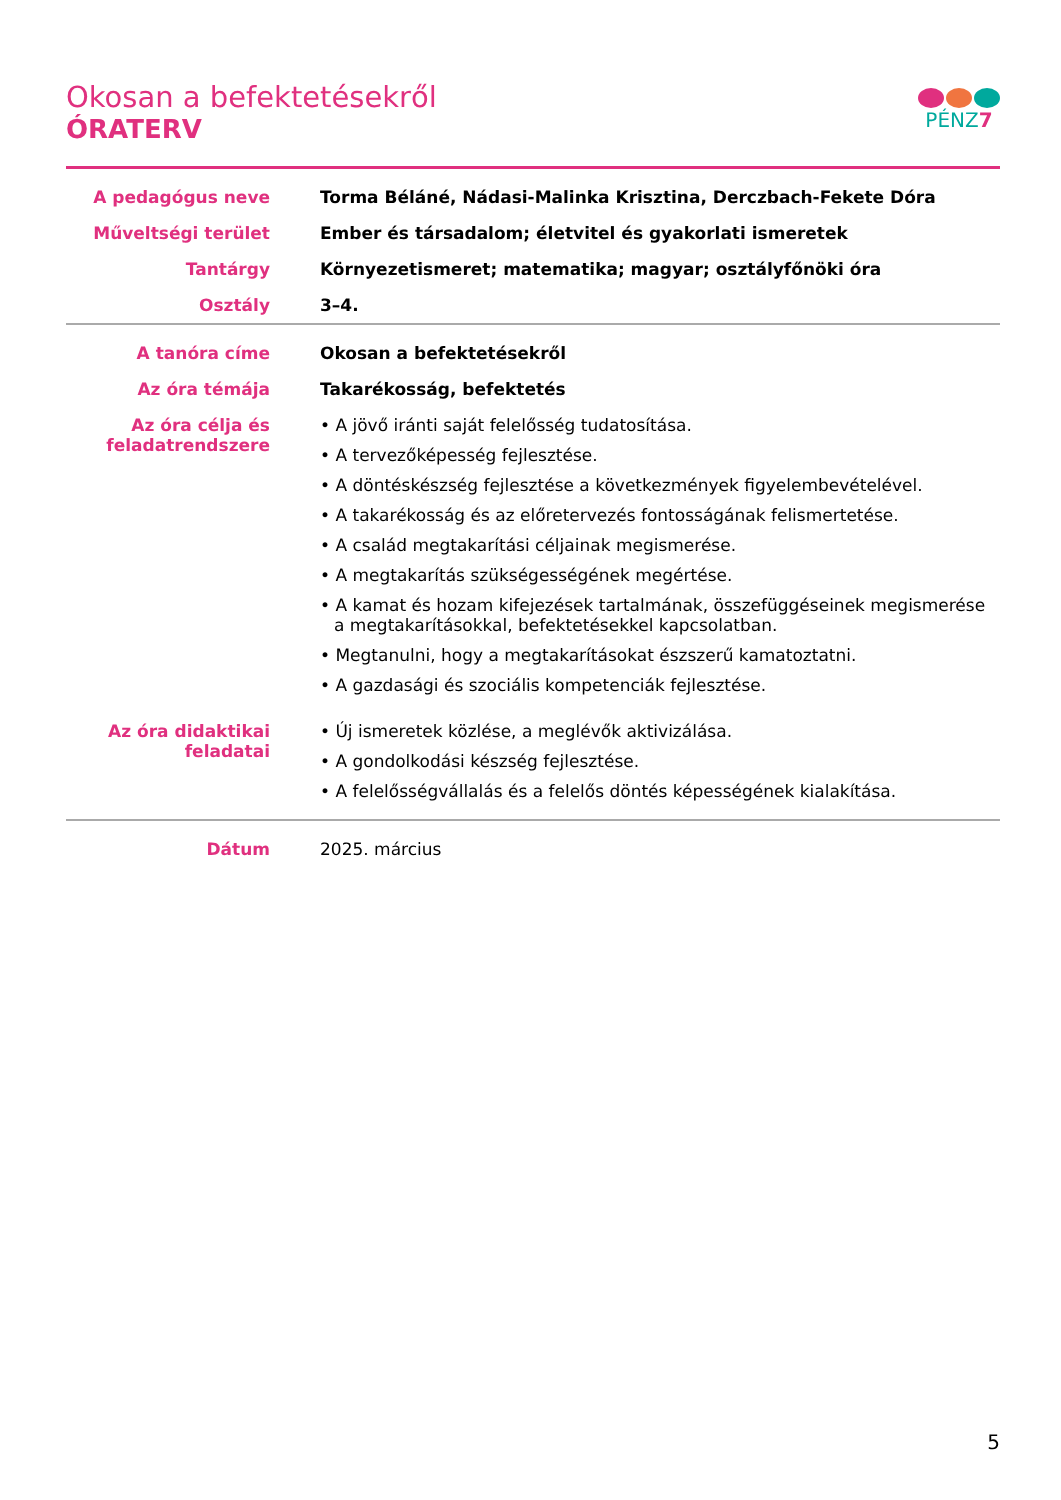PÉNZ7
Okosan a befektetésekről
ÓRATERV
| A pedagógus neve | Torma Béláné, Nádasi-Malinka Krisztina, Derczbach-Fekete Dóra |
| Műveltségi terület | Ember és társadalom; életvitel és gyakorlati ismeretek |
| Tantárgy | Környezetismeret; matematika; magyar; osztályfőnöki óra |
| Osztály | 3–4. |
| A tanóra címe | Okosan a befektetésekről |
| Az óra témája | Takarékosság, befektetés |
| Az óra célja és feladatrendszere | • A jövő iránti saját felelősség tudatosítása. • A tervezőképesség fejlesztése. • A döntéskészség fejlesztése a következmények figyelembevételével. • A takarékosság és az előretervezés fontosságának felismertetése. • A család megtakarítási céljainak megismerése. • A megtakarítás szükségességének megértése. • A kamat és hozam kifejezések tartalmának, összefüggéseinek megismerése a megtakarításokkal, befektetésekkel kapcsolatban. • Megtanulni, hogy a megtakarításokat észszerű kamatoztatni. • A gazdasági és szociális kompetenciák fejlesztése. |
| Az óra didaktikai feladatai | • Új ismeretek közlése, a meglévők aktivizálása. • A gondolkodási készség fejlesztése. • A felelősségvállalás és a felelős döntés képességének kialakítása. |
| Dátum | 2025. március |
5